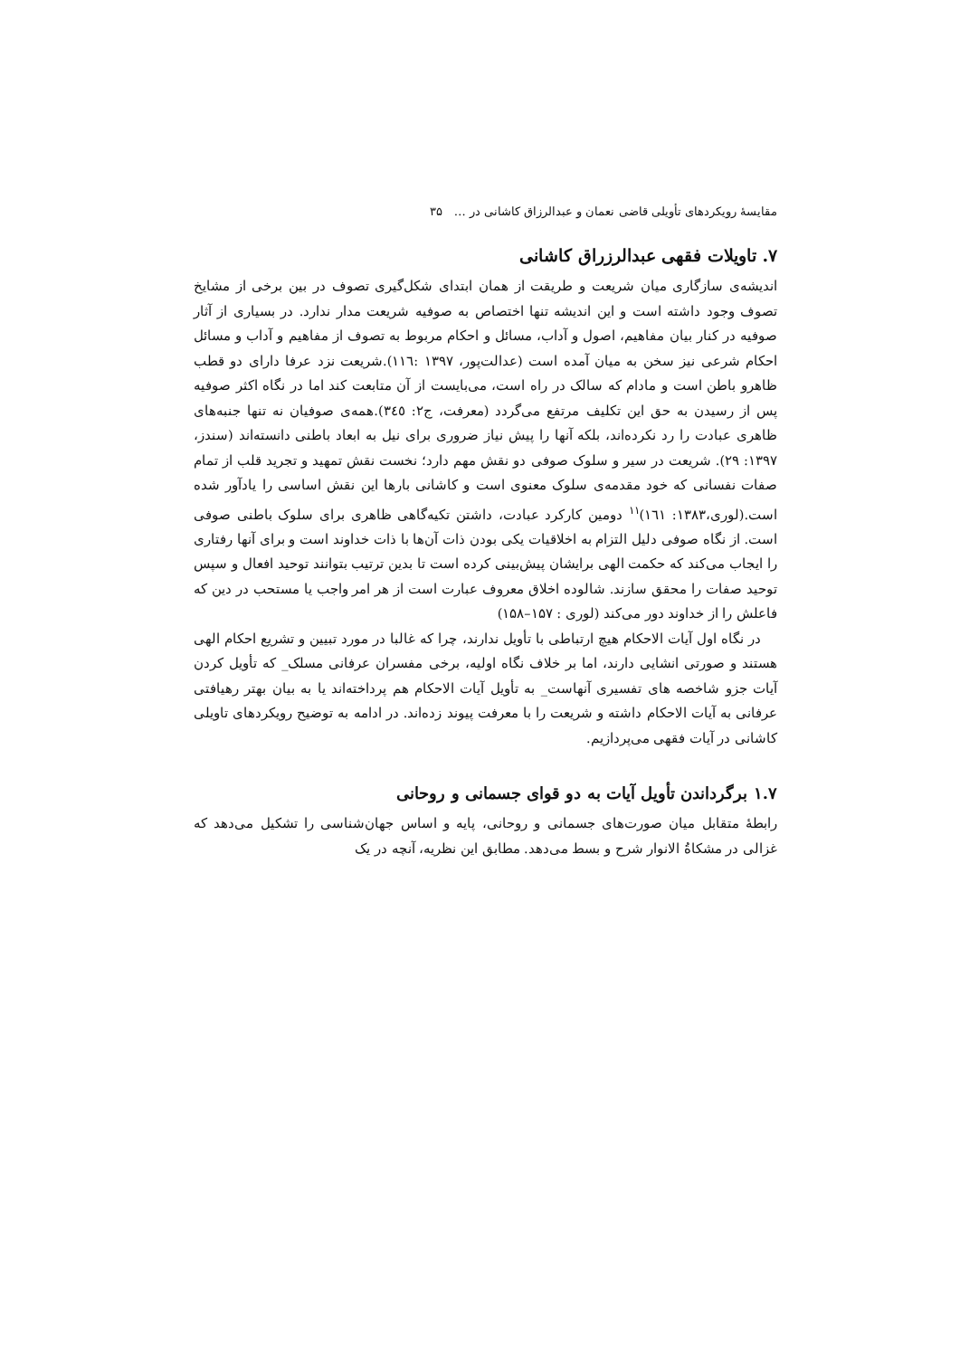مقایسهٔ رویکردهای تأویلی قاضی نعمان و عبدالرزاق کاشانی در … ۳۵
۷. تاویلات فقهی عبدالرزراق کاشانی
اندیشه‌ی سازگاری میان شریعت و طریقت از همان ابتدای شکل‌گیری تصوف در بین برخی از مشایخ تصوف وجود داشته است و این اندیشه تنها اختصاص به صوفیه شریعت مدار ندارد. در بسیاری از آثار صوفیه در کنار بیان مفاهیم، اصول و آداب، مسائل و احکام مربوط به تصوف از مفاهیم و آداب و مسائل احکام شرعی نیز سخن به میان آمده است (عدالت‌پور، ۱۳۹۷ :۱۱٦).شریعت نزد عرفا دارای دو قطب ظاهرو باطن است و مادام که سالک در راه است، می‌بایست از آن متابعت کند اما در نگاه اکثر صوفیه پس از رسیدن به حق این تکلیف مرتفع می‌گردد (معرفت، ج۲: ۳٤٥).همه‌ی صوفیان نه تنها جنبه‌های ظاهری عبادت را رد نکرده‌اند، بلکه آنها را پیش نیاز ضروری برای نیل به ابعاد باطنی دانسته‌اند (سندز، ۱۳۹۷: ۲۹). شریعت در سیر و سلوک صوفی دو نقش مهم دارد؛ نخست نقش تمهید و تجرید قلب از تمام صفات نفسانی که خود مقدمه‌ی سلوک معنوی است و کاشانی بارها این نقش اساسی را یادآور شده است.(لوری،۱۳۸۳: ۱٦۱)<sup>۱۱</sup> دومین کارکرد عبادت، داشتن تکیه‌گاهی ظاهری برای سلوک باطنی صوفی است. از نگاه صوفی دلیل التزام به اخلاقیات یکی بودن ذات آن‌ها با ذات خداوند است و برای آنها رفتاری را ایجاب می‌کند که حکمت الهی برایشان پیش‌بینی کرده است تا بدین ترتیب بتوانند توحید افعال و سپس توحید صفات را محقق سازند. شالوده اخلاق معروف عبارت است از هر امر واجب یا مستحب در دین که فاعلش را از خداوند دور می‌کند (لوری : ۱۵۷–۱۵۸)
در نگاه اول آیات الاحکام هیچ ارتباطی با تأویل ندارند، چرا که غالبا در مورد تبیین و تشریع احکام الهی هستند و صورتی انشایی دارند، اما بر خلاف نگاه اولیه، برخی مفسران عرفانی مسلک_ که تأویل کردن آیات جزو شاخصه های تفسیری آنهاست_ به تأویل آیات الاحکام هم پرداخته‌اند یا به بیان بهتر رهیافتی عرفانی به آیات الاحکام داشته و شریعت را با معرفت پیوند زده‌اند. در ادامه به توضیح رویکردهای تاویلی کاشانی در آیات فقهی می‌پردازیم.
۱.۷ برگرداندن تأویل آیات به دو قوای جسمانی و روحانی
رابطهٔ متقابل میان صورت‌های جسمانی و روحانی، پایه و اساس جهان‌شناسی را تشکیل می‌دهد که غزالی در مشکاةُ الانوار شرح و بسط می‌دهد. مطابق این نظریه، آنچه در یک